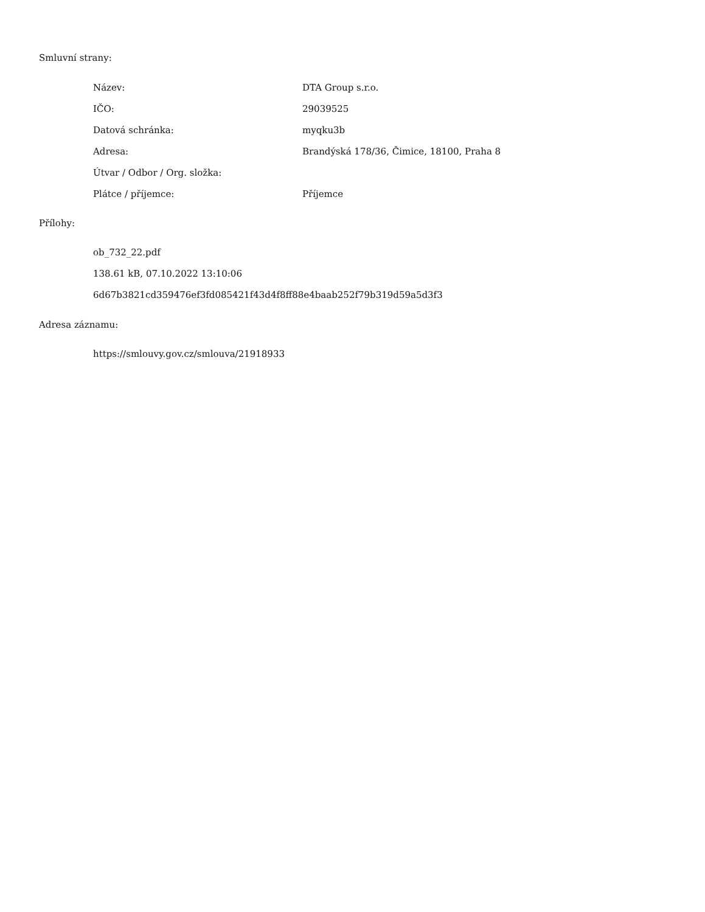Smluvní strany:
| Název: | DTA Group s.r.o. |
| IČO: | 29039525 |
| Datová schránka: | myqku3b |
| Adresa: | Brandýská 178/36, Čimice, 18100, Praha 8 |
| Útvar / Odbor / Org. složka: | |
| Plátce / příjemce: | Příjemce |
Přílohy:
ob_732_22.pdf
138.61 kB, 07.10.2022 13:10:06
6d67b3821cd359476ef3fd085421f43d4f8ff88e4baab252f79b319d59a5d3f3
Adresa záznamu:
https://smlouvy.gov.cz/smlouva/21918933